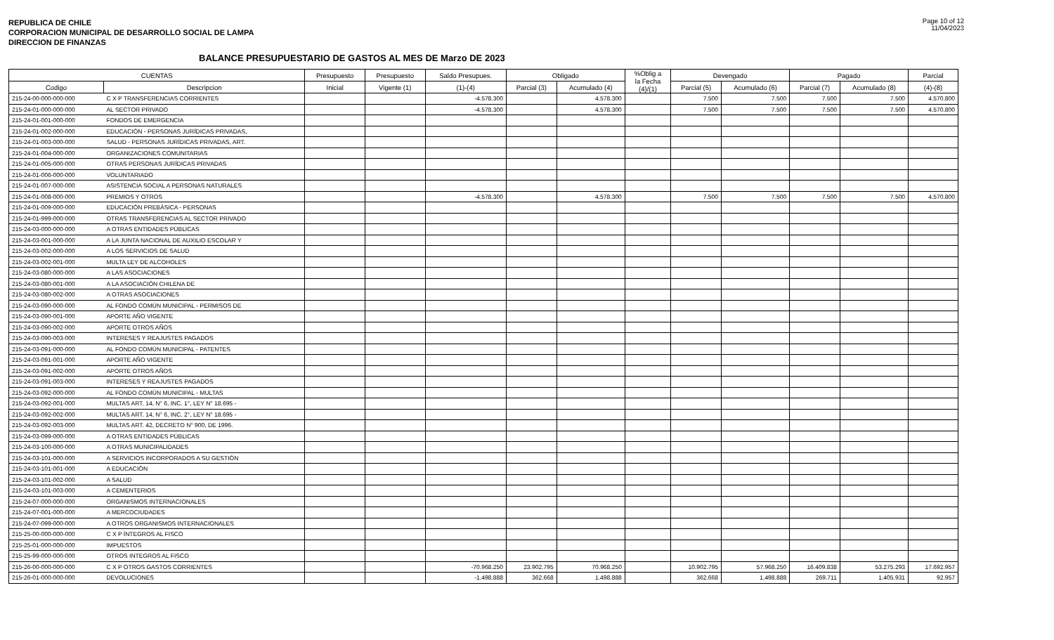REPUBLICA DE CHILE
CORPORACION MUNICIPAL DE DESARROLLO SOCIAL DE LAMPA
DIRECCION DE FINANZAS
Page 10 of 12
11/04/2023
BALANCE PRESUPUESTARIO DE GASTOS AL MES DE Marzo DE 2023
| CUENTAS | | Presupuesto | Presupuesto | Saldo Presupues. | Obligado | | %Oblig a la Fecha (4)/(1) | Devengado | | Pagado | | Parcial |
| --- | --- | --- | --- | --- | --- | --- | --- | --- | --- | --- | --- | --- |
| Codigo | Descripcion | Inicial | Vigente (1) | (1)-(4) | Parcial (3) | Acumulado (4) | | Parcial (5) | Acumulado (6) | Parcial (7) | Acumulado (8) | (4)-(8) |
| 215-24-00-000-000-000 | C X P TRANSFERENCIAS CORRIENTES | | | -4.578.300 | | 4.578.300 | | 7.500 | 7.500 | 7.500 | 7.500 | 4.570.800 |
| 215-24-01-000-000-000 | AL SECTOR PRIVADO | | | -4.578.300 | | 4.578.300 | | 7.500 | 7.500 | 7.500 | 7.500 | 4.570.800 |
| 215-24-01-001-000-000 | FONDOS DE EMERGENCIA | | | | | | | | | | | |
| 215-24-01-002-000-000 | EDUCACIÓN - PERSONAS JURÍDICAS PRIVADAS, | | | | | | | | | | | |
| 215-24-01-003-000-000 | SALUD - PERSONAS JURÍDICAS PRIVADAS, ART. | | | | | | | | | | | |
| 215-24-01-004-000-000 | ORGANIZACIONES COMUNITARIAS | | | | | | | | | | | |
| 215-24-01-005-000-000 | OTRAS PERSONAS JURÍDICAS PRIVADAS | | | | | | | | | | | |
| 215-24-01-006-000-000 | VOLUNTARIADO | | | | | | | | | | | |
| 215-24-01-007-000-000 | ASISTENCIA SOCIAL A PERSONAS NATURALES | | | | | | | | | | | |
| 215-24-01-008-000-000 | PREMIOS Y OTROS | | | -4.578.300 | | 4.578.300 | | 7.500 | 7.500 | 7.500 | 7.500 | 4.570.800 |
| 215-24-01-009-000-000 | EDUCACIÓN PREBÁSICA - PERSONAS | | | | | | | | | | | |
| 215-24-01-999-000-000 | OTRAS TRANSFERENCIAS AL SECTOR PRIVADO | | | | | | | | | | | |
| 215-24-03-000-000-000 | A OTRAS ENTIDADES PÚBLICAS | | | | | | | | | | | |
| 215-24-03-001-000-000 | A LA JUNTA NACIONAL DE AUXILIO ESCOLAR Y | | | | | | | | | | | |
| 215-24-03-002-000-000 | A LOS SERVICIOS DE SALUD | | | | | | | | | | | |
| 215-24-03-002-001-000 | MULTA LEY DE ALCOHOLES | | | | | | | | | | | |
| 215-24-03-080-000-000 | A LAS ASOCIACIONES | | | | | | | | | | | |
| 215-24-03-080-001-000 | A LA ASOCIACIÓN CHILENA DE | | | | | | | | | | | |
| 215-24-03-080-002-000 | A OTRAS ASOCIACIONES | | | | | | | | | | | |
| 215-24-03-090-000-000 | AL FONDO COMÚN MUNICIPAL - PERMISOS DE | | | | | | | | | | | |
| 215-24-03-090-001-000 | APORTE AÑO VIGENTE | | | | | | | | | | | |
| 215-24-03-090-002-000 | APORTE OTROS AÑOS | | | | | | | | | | | |
| 215-24-03-090-003-000 | INTERESES Y REAJUSTES PAGADOS | | | | | | | | | | | |
| 215-24-03-091-000-000 | AL FONDO COMÚN MUNICIPAL - PATENTES | | | | | | | | | | | |
| 215-24-03-091-001-000 | APORTE AÑO VIGENTE | | | | | | | | | | | |
| 215-24-03-091-002-000 | APORTE OTROS AÑOS | | | | | | | | | | | |
| 215-24-03-091-003-000 | INTERESES Y REAJUSTES PAGADOS | | | | | | | | | | | |
| 215-24-03-092-000-000 | AL FONDO COMÚN MUNICIPAL - MULTAS | | | | | | | | | | | |
| 215-24-03-092-001-000 | MULTAS ART. 14, N° 6, INC. 1°, LEY N° 18.695 - | | | | | | | | | | | |
| 215-24-03-092-002-000 | MULTAS ART. 14, N° 6, INC. 2°, LEY N° 18.695 - | | | | | | | | | | | |
| 215-24-03-092-003-000 | MULTAS ART. 42, DECRETO N° 900, DE 1996. | | | | | | | | | | | |
| 215-24-03-099-000-000 | A OTRAS ENTIDADES PÚBLICAS | | | | | | | | | | | |
| 215-24-03-100-000-000 | A OTRAS MUNICIPALIDADES | | | | | | | | | | | |
| 215-24-03-101-000-000 | A SERVICIOS INCORPORADOS A SU GESTIÓN | | | | | | | | | | | |
| 215-24-03-101-001-000 | A EDUCACIÓN | | | | | | | | | | | |
| 215-24-03-101-002-000 | A SALUD | | | | | | | | | | | |
| 215-24-03-101-003-000 | A CEMENTERIOS | | | | | | | | | | | |
| 215-24-07-000-000-000 | ORGANISMOS INTERNACIONALES | | | | | | | | | | | |
| 215-24-07-001-000-000 | A MERCOCIUDADES | | | | | | | | | | | |
| 215-24-07-099-000-000 | A OTROS ORGANISMOS INTERNACIONALES | | | | | | | | | | | |
| 215-25-00-000-000-000 | C X P ÍNTEGROS AL FISCO | | | | | | | | | | | |
| 215-25-01-000-000-000 | IMPUESTOS | | | | | | | | | | | |
| 215-25-99-000-000-000 | OTROS INTEGROS AL FISCO | | | | | | | | | | | |
| 215-26-00-000-000-000 | C X P OTROS GASTOS CORRIENTES | | | -70.968.250 | 23.902.795 | 70.968.250 | | 10.902.795 | 57.968.250 | 16.409.838 | 53.275.293 | 17.692.957 |
| 215-26-01-000-000-000 | DEVOLUCIONES | | | -1.498.888 | 362.668 | 1.498.888 | | 362.668 | 1.498.888 | 269.711 | 1.405.931 | 92.957 |